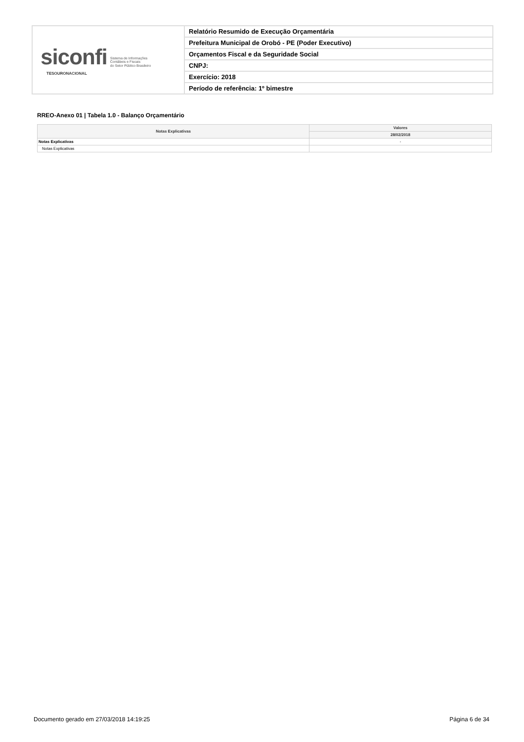siconfi Sistema de Informações
Contábeis e Fiscais
do Setor Público Brasileiro
TESOURONACIONAL
Relatório Resumido de Execução Orçamentária
Prefeitura Municipal de Orobó - PE (Poder Executivo)
Orçamentos Fiscal e da Seguridade Social
CNPJ:
Exercício: 2018
Período de referência: 1º bimestre
RREO-Anexo 01 | Tabela 1.0 - Balanço Orçamentário
| Notas Explicativas | Valores |
| --- | --- |
| | 28/02/2018 |
| Notas Explicativas | - |
| Notas Explicativas | |
Documento gerado em 27/03/2018 14:19:25 Página 6 de 34